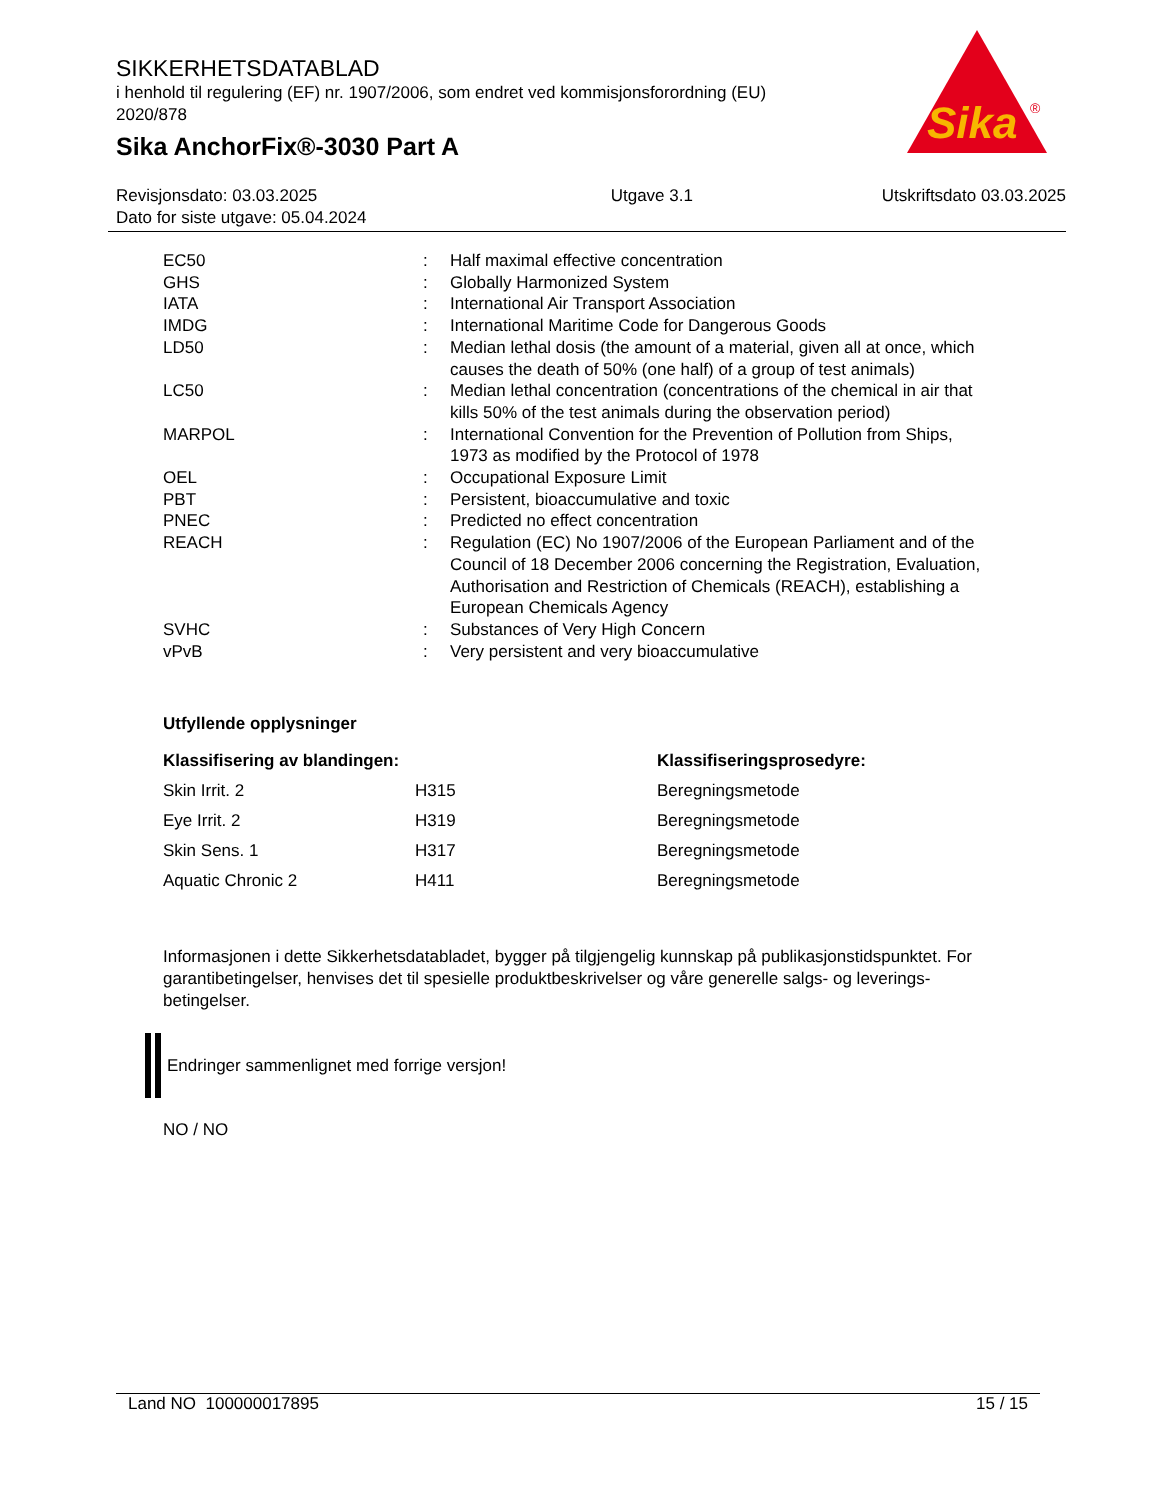SIKKERHETSDATABLAD
i henhold til regulering (EF) nr. 1907/2006, som endret ved kommisjonsforordning (EU) 2020/878
Sika AnchorFix®-3030 Part A
Sika
®
| Revisjonsdato: 03.03.2025 Dato for siste utgave: 05.04.2024 | Utgave 3.1 | Utskriftsdato 03.03.2025 |
| EC50 | : | Half maximal effective concentration |
| GHS | : | Globally Harmonized System |
| IATA | : | International Air Transport Association |
| IMDG | : | International Maritime Code for Dangerous Goods |
| LD50 | : | Median lethal dosis (the amount of a material, given all at once, which causes the death of 50% (one half) of a group of test animals) |
| LC50 | : | Median lethal concentration (concentrations of the chemical in air that kills 50% of the test animals during the observation period) |
| MARPOL | : | International Convention for the Prevention of Pollution from Ships, 1973 as modified by the Protocol of 1978 |
| OEL | : | Occupational Exposure Limit |
| PBT | : | Persistent, bioaccumulative and toxic |
| PNEC | : | Predicted no effect concentration |
| REACH | : | Regulation (EC) No 1907/2006 of the European Parliament and of the Council of 18 December 2006 concerning the Registration, Evaluation, Authorisation and Restriction of Chemicals (REACH), establishing a European Chemicals Agency |
| SVHC | : | Substances of Very High Concern |
| vPvB | : | Very persistent and very bioaccumulative |
Utfyllende opplysninger
| Klassifisering av blandingen: | | Klassifiseringsprosedyre: |
| --- | --- | --- |
| Skin Irrit. 2 | H315 | Beregningsmetode |
| Eye Irrit. 2 | H319 | Beregningsmetode |
| Skin Sens. 1 | H317 | Beregningsmetode |
| Aquatic Chronic 2 | H411 | Beregningsmetode |
Informasjonen i dette Sikkerhetsdatabladet, bygger på tilgjengelig kunnskap på publikasjonstidspunktet. For garantibetingelser, henvises det til spesielle produktbeskrivelser og våre generelle salgs- og leverings- betingelser.
Endringer sammenlignet med forrige versjon!
NO / NO
Land NO 100000017895 15 / 15